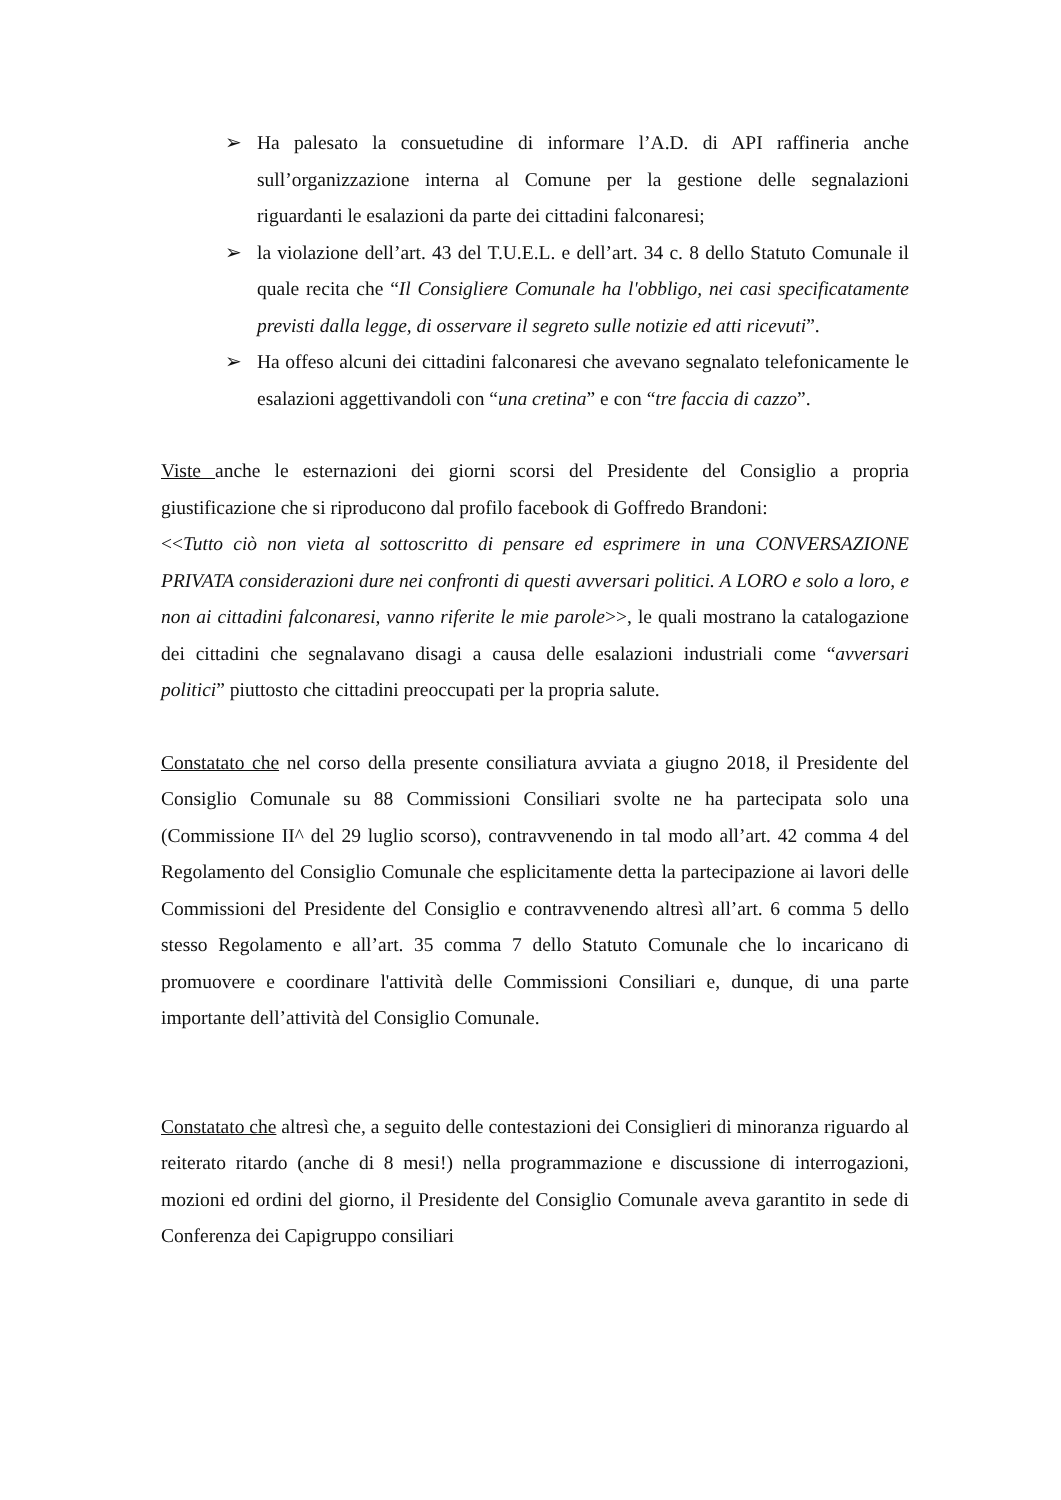➢ Ha palesato la consuetudine di informare l’A.D. di API raffineria anche sull’organizzazione interna al Comune per la gestione delle segnalazioni riguardanti le esalazioni da parte dei cittadini falconaresi;
➢ la violazione dell’art. 43 del T.U.E.L. e dell’art. 34 c. 8 dello Statuto Comunale il quale recita che “Il Consigliere Comunale ha l'obbligo, nei casi specificatamente previsti dalla legge, di osservare il segreto sulle notizie ed atti ricevuti”.
➢ Ha offeso alcuni dei cittadini falconaresi che avevano segnalato telefonicamente le esalazioni aggettivandoli con “una cretina” e con “tre faccia di cazzo”.
Viste anche le esternazioni dei giorni scorsi del Presidente del Consiglio a propria giustificazione che si riproducono dal profilo facebook di Goffredo Brandoni:
<<Tutto ciò non vieta al sottoscritto di pensare ed esprimere in una CONVERSAZIONE PRIVATA considerazioni dure nei confronti di questi avversari politici. A LORO e solo a loro, e non ai cittadini falconaresi, vanno riferite le mie parole>>, le quali mostrano la catalogazione dei cittadini che segnalavano disagi a causa delle esalazioni industriali come “avversari politici” piuttosto che cittadini preoccupati per la propria salute.
Constatato che nel corso della presente consiliatura avviata a giugno 2018, il Presidente del Consiglio Comunale su 88 Commissioni Consiliari svolte ne ha partecipata solo una (Commissione II^ del 29 luglio scorso), contravvenendo in tal modo all’art. 42 comma 4 del Regolamento del Consiglio Comunale che esplicitamente detta la partecipazione ai lavori delle Commissioni del Presidente del Consiglio e contravvenendo altresì all’art. 6 comma 5 dello stesso Regolamento e all’art. 35 comma 7 dello Statuto Comunale che lo incaricano di promuovere e coordinare l'attività delle Commissioni Consiliari e, dunque, di una parte importante dell’attività del Consiglio Comunale.
Constatato che altresì che, a seguito delle contestazioni dei Consiglieri di minoranza riguardo al reiterato ritardo (anche di 8 mesi!) nella programmazione e discussione di interrogazioni, mozioni ed ordini del giorno, il Presidente del Consiglio Comunale aveva garantito in sede di Conferenza dei Capigruppo consiliari